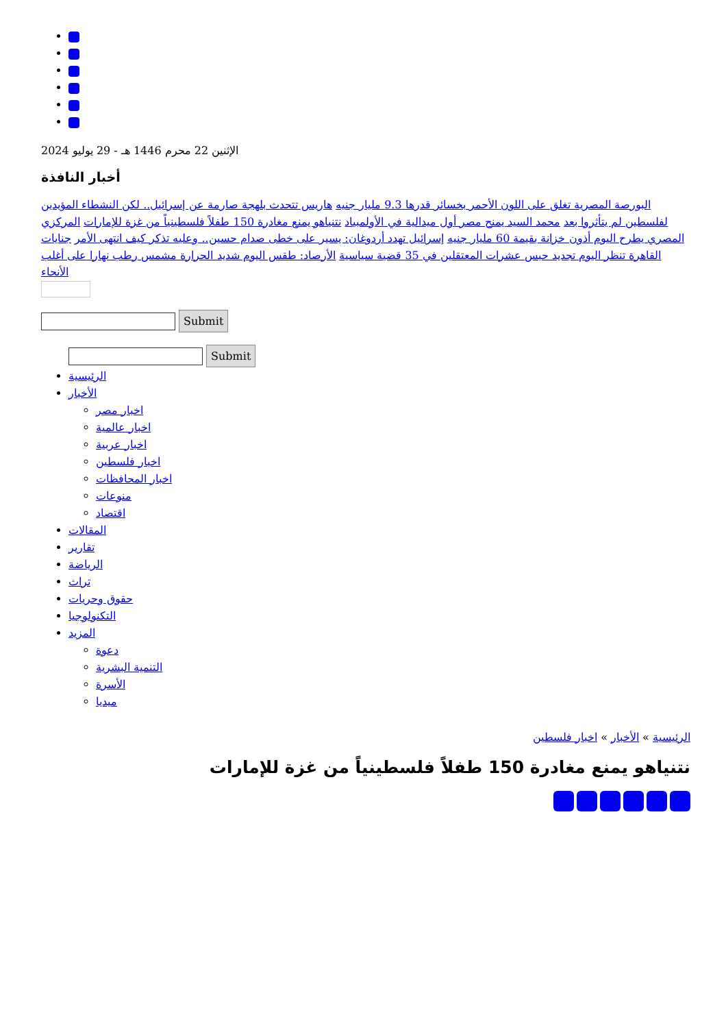الإثنين 22 محرم 1446 هـ - 29 يوليو 2024
أخبار النافذة
البورصة المصرية تغلق على اللون الأحمر بخسائر قدرها 9.3 مليار جنيه هاريس تتحدث بلهجة صارمة عن إسرائيل.. لكن النشطاء المؤيدين لفلسطين لم يتأثروا بعد محمد السيد يمنح مصر أول ميدالية في الأولمبياد نتنياهو يمنع مغادرة 150 طفلاً فلسطينياً من غزة للإمارات المركزي المصري يطرح اليوم أذون خزانة بقيمة 60 مليار جنيه إسرائيل تهدد أردوغان: يسير على خطى صدام حسين.. وعليه تذكر كيف انتهى الأمر جنايات القاهرة تنظر اليوم تجديد حبس عشرات المعتقلين في 35 قضية سياسية الأرصاد: طقس اليوم شديد الحرارة مشمس رطب نهارا على أغلب الأنحاء
Submit
Submit
الرئيسية
الأخبار
اخبار مصر
اخبار عالمية
اخبار عربية
اخبار فلسطين
اخبار المحافظات
منوعات
اقتصاد
المقالات
تقارير
الرياضة
تراث
حقوق وحريات
التكنولوجيا
المزيد
دعوة
التنمية البشرية
الأسرة
ميديا
الرئيسية » الأخبار » اخبار فلسطين
نتنياهو يمنع مغادرة 150 طفلاً فلسطينياً من غزة للإمارات